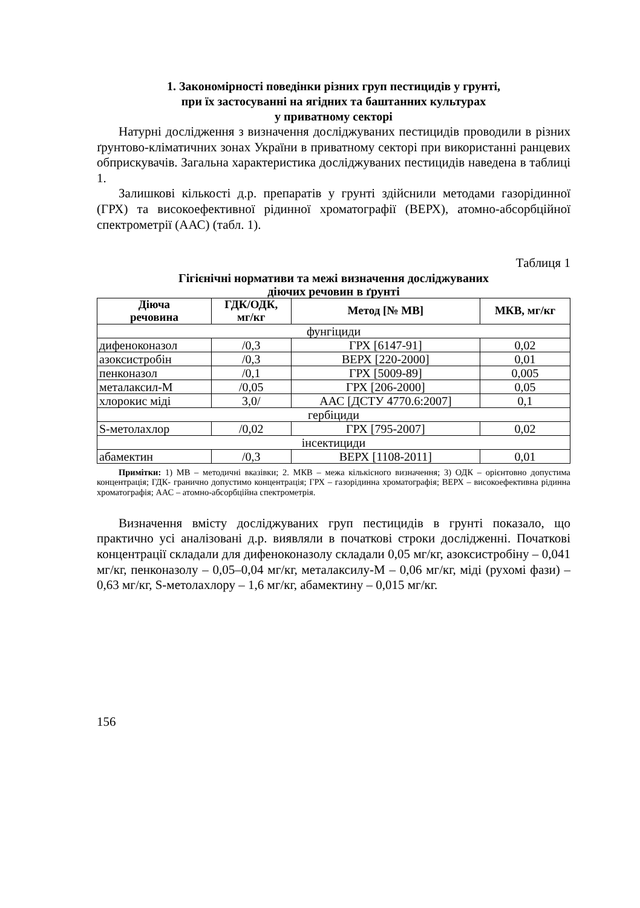1. Закономірності поведінки різних груп пестицидів у грунті,
при їх застосуванні на ягідних та баштанних культурах
у приватному секторі
Натурні дослідження з визначення досліджуваних пестицидів проводили в різних ґрунтово-кліматичних зонах України в приватному секторі при використанні ранцевих обприскувачів. Загальна характеристика досліджуваних пестицидів наведена в таблиці 1.
Залишкові кількості д.р. препаратів у грунті здійснили методами газорідинної (ГРХ) та високоефективної рідинної хроматографії (ВЕРХ), атомно-абсорбційної спектрометрії (ААС) (табл. 1).
Таблиця 1
Гігієнічні нормативи та межі визначення досліджуваних
діючих речовин в ґрунті
| Діюча речовина | ГДК/ОДК, мг/кг | Метод [№ МВ] | МКВ, мг/кг |
| --- | --- | --- | --- |
| фунгіциди | | | |
| дифеноконазол | /0,3 | ГРХ [6147-91] | 0,02 |
| азоксистробін | /0,3 | ВЕРХ [220-2000] | 0,01 |
| пенконазол | /0,1 | ГРХ [5009-89] | 0,005 |
| металаксил-М | /0,05 | ГРХ [206-2000] | 0,05 |
| хлорокис міді | 3,0/ | ААС [ДСТУ 4770.6:2007] | 0,1 |
| гербіциди | | | |
| S-метолахлор | /0,02 | ГРХ [795-2007] | 0,02 |
| інсектициди | | | |
| абамектин | /0,3 | ВЕРХ [1108-2011] | 0,01 |
Примітки: 1) МВ – методичні вказівки; 2. МКВ – межа кількісного визначення; 3) ОДК – орієнтовно допустима концентрація; ГДК- гранично допустимо концентрація; ГРХ – газорідинна хроматографія; ВЕРХ – високоефективна рідинна хроматографія; ААС – атомно-абсорбційна спектрометрія.
Визначення вмісту досліджуваних груп пестицидів в грунті показало, що практично усі аналізовані д.р. виявляли в початкові строки дослідженні. Початкові концентрації складали для дифеноконазолу складали 0,05 мг/кг, азоксистробіну – 0,041 мг/кг, пенконазолу – 0,05–0,04 мг/кг, металаксилу-М – 0,06 мг/кг, міді (рухомі фази) – 0,63 мг/кг, S-метолахлору – 1,6 мг/кг, абамектину – 0,015 мг/кг.
156